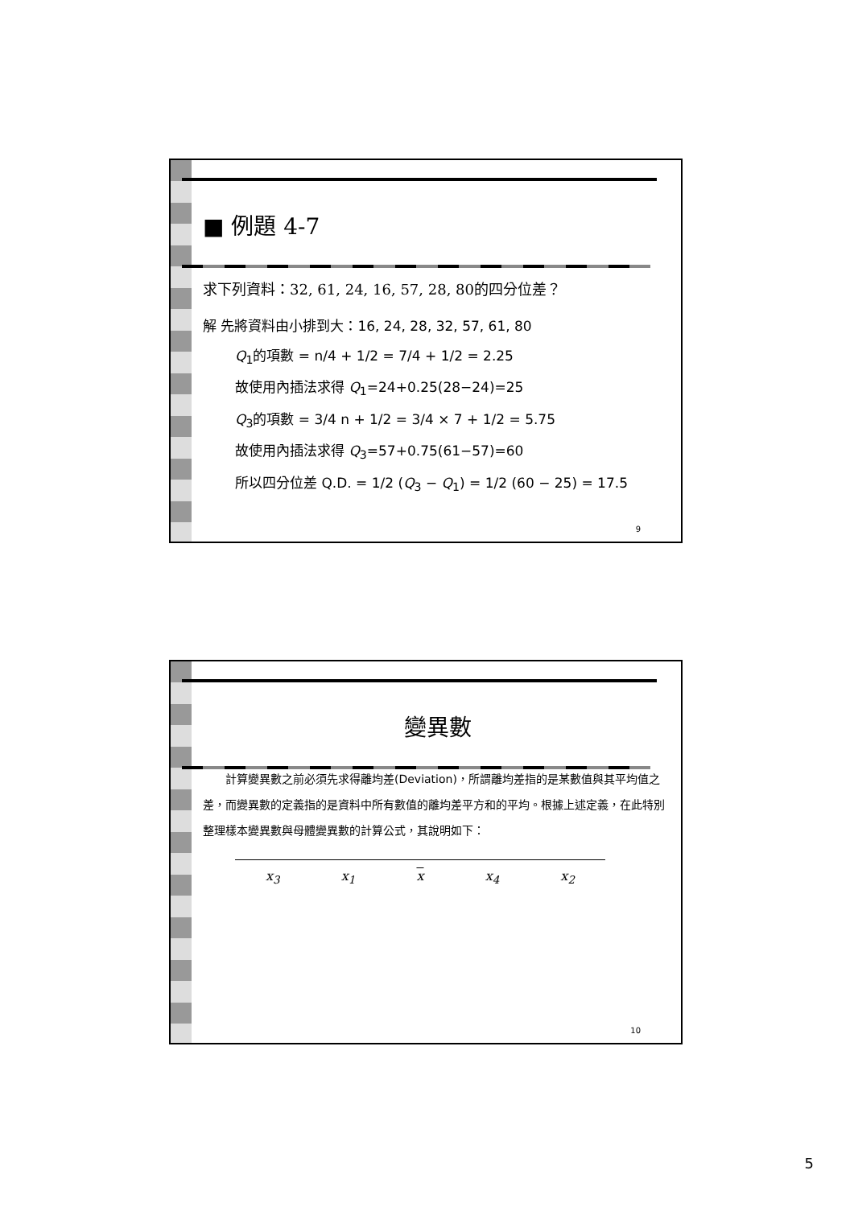■ 例題 4-7
求下列資料：32, 61, 24, 16, 57, 28, 80的四分位差？
解 先將資料由小排到大：16, 24, 28, 32, 57, 61, 80
Q<sub>1</sub>的項數 = n/4 + 1/2 = 7/4 + 1/2 = 2.25
故使用內插法求得 Q<sub>1</sub>=24+0.25(28−24)=25
Q<sub>3</sub>的項數 = 3/4 n + 1/2 = 3/4 × 7 + 1/2 = 5.75
故使用內插法求得 Q<sub>3</sub>=57+0.75(61−57)=60
所以四分位差 Q.D. = 1/2 (Q<sub>3</sub> − Q<sub>1</sub>) = 1/2 (60 − 25) = 17.5
9
變異數
計算變異數之前必須先求得離均差(Deviation)，所謂離均差指的是某數值與其平均值之差，而變異數的定義指的是資料中所有數值的離均差平方和的平均。根據上述定義，在此特別整理樣本變異數與母體變異數的計算公式，其說明如下：
x<sub>3</sub> x<sub>1</sub> x x<sub>4</sub> x<sub>2</sub>
10
5